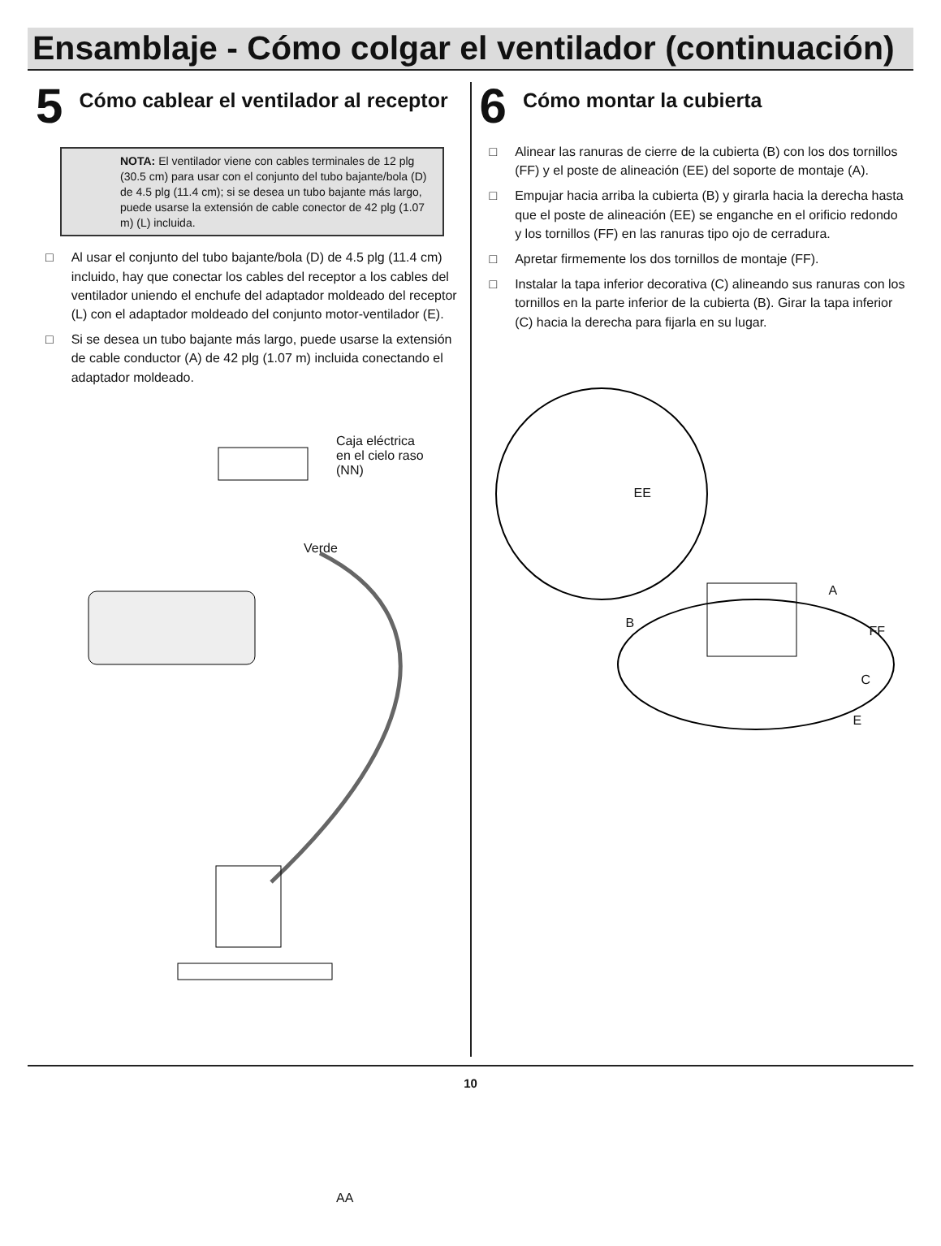Ensamblaje - Cómo colgar el ventilador (continuación)
5 Cómo cablear el ventilador al receptor
NOTA: El ventilador viene con cables terminales de 12 plg (30.5 cm) para usar con el conjunto del tubo bajante/bola (D) de 4.5 plg (11.4 cm); si se desea un tubo bajante más largo, puede usarse la extensión de cable conector de 42 plg (1.07 m) (L) incluida.
□ Al usar el conjunto del tubo bajante/bola (D) de 4.5 plg (11.4 cm) incluido, hay que conectar los cables del receptor a los cables del ventilador uniendo el enchufe del adaptador moldeado del receptor (L) con el adaptador moldeado del conjunto motor-ventilador (E).
□ Si se desea un tubo bajante más largo, puede usarse la extensión de cable conductor (A) de 42 plg (1.07 m) incluida conectando el adaptador moldeado.
Caja eléctrica
en el cielo raso
(NN)
Verde
AA
6 Cómo montar la cubierta
□ Alinear las ranuras de cierre de la cubierta (B) con los dos tornillos (FF) y el poste de alineación (EE) del soporte de montaje (A).
□ Empujar hacia arriba la cubierta (B) y girarla hacia la derecha hasta que el poste de alineación (EE) se enganche en el orificio redondo y los tornillos (FF) en las ranuras tipo ojo de cerradura.
□ Apretar firmemente los dos tornillos de montaje (FF).
□ Instalar la tapa inferior decorativa (C) alineando sus ranuras con los tornillos en la parte inferior de la cubierta (B). Girar la tapa inferior (C) hacia la derecha para fijarla en su lugar.
EE
A
B
FF
C
E
10